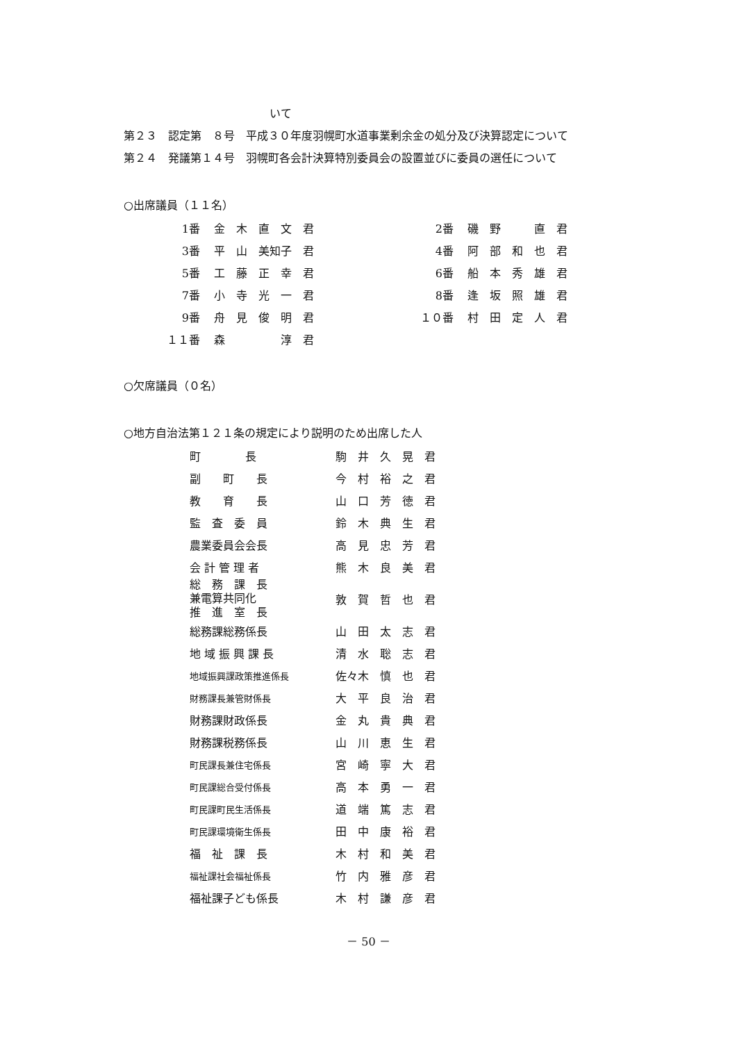いて
第２３　認定第　８号　平成３０年度羽幌町水道事業剰余金の処分及び決算認定について
第２４　発議第１４号　羽幌町各会計決算特別委員会の設置並びに委員の選任について
○出席議員（１１名）
| 1番 | 金 木 直 文 君 | 2番 | 磯 野 直 君 |
| 3番 | 平 山 美知子 君 | 4番 | 阿 部 和 也 君 |
| 5番 | 工 藤 正 幸 君 | 6番 | 船 本 秀 雄 君 |
| 7番 | 小 寺 光 一 君 | 8番 | 逢 坂 照 雄 君 |
| 9番 | 舟 見 俊 明 君 | １０番 | 村 田 定 人 君 |
| １１番 | 森 淳 君 | | |
○欠席議員（０名）
○地方自治法第１２１条の規定により説明のため出席した人
| 町 長 | 駒 井 久 晃 君 |
| 副 町 長 | 今 村 裕 之 君 |
| 教 育 長 | 山 口 芳 徳 君 |
| 監 査 委 員 | 鈴 木 典 生 君 |
| 農業委員会会長 | 高 見 忠 芳 君 |
| 会 計 管 理 者 | 熊 木 良 美 君 |
| 総 務 課 長 兼電算共同化 推 進 室 長 | 敦 賀 哲 也 君 |
| 総務課総務係長 | 山 田 太 志 君 |
| 地 域 振 興 課 長 | 清 水 聡 志 君 |
| 地域振興課政策推進係長 | 佐々木 慎 也 君 |
| 財務課長兼管財係長 | 大 平 良 治 君 |
| 財務課財政係長 | 金 丸 貴 典 君 |
| 財務課税務係長 | 山 川 恵 生 君 |
| 町民課長兼住宅係長 | 宮 崎 寧 大 君 |
| 町民課総合受付係長 | 高 本 勇 一 君 |
| 町民課町民生活係長 | 道 端 篤 志 君 |
| 町民課環境衛生係長 | 田 中 康 裕 君 |
| 福 祉 課 長 | 木 村 和 美 君 |
| 福祉課社会福祉係長 | 竹 内 雅 彦 君 |
| 福祉課子ども係長 | 木 村 謙 彦 君 |
－ 50 －